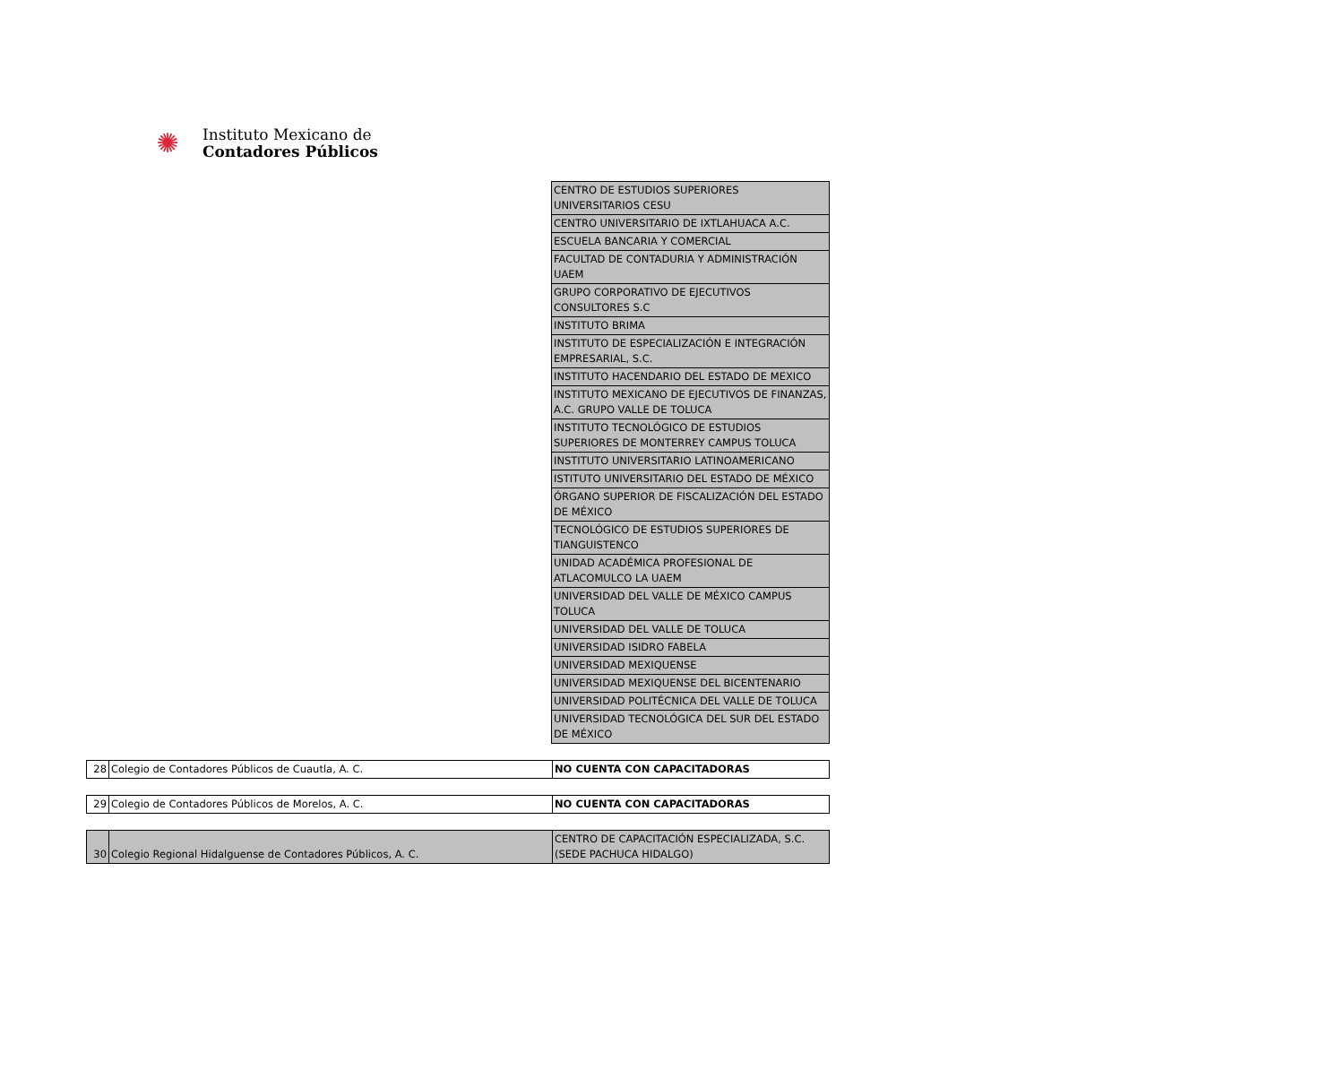✺
Instituto Mexicano de
Contadores Públicos
| CENTRO DE ESTUDIOS SUPERIORES UNIVERSITARIOS CESU |
| CENTRO UNIVERSITARIO DE IXTLAHUACA A.C. |
| ESCUELA BANCARIA Y COMERCIAL |
| FACULTAD DE CONTADURIA Y ADMINISTRACIÓN UAEM |
| GRUPO CORPORATIVO DE EJECUTIVOS CONSULTORES S.C |
| INSTITUTO BRIMA |
| INSTITUTO DE ESPECIALIZACIÓN E INTEGRACIÓN EMPRESARIAL, S.C. |
| INSTITUTO HACENDARIO DEL ESTADO DE MEXICO |
| INSTITUTO MEXICANO DE EJECUTIVOS DE FINANZAS, A.C. GRUPO VALLE DE TOLUCA |
| INSTITUTO TECNOLÓGICO DE ESTUDIOS SUPERIORES DE MONTERREY CAMPUS TOLUCA |
| INSTITUTO UNIVERSITARIO LATINOAMERICANO |
| ISTITUTO UNIVERSITARIO DEL ESTADO DE MÉXICO |
| ÓRGANO SUPERIOR DE FISCALIZACIÓN DEL ESTADO DE MÉXICO |
| TECNOLÓGICO DE ESTUDIOS SUPERIORES DE TIANGUISTENCO |
| UNIDAD ACADÉMICA PROFESIONAL DE ATLACOMULCO LA UAEM |
| UNIVERSIDAD DEL VALLE DE MÉXICO CAMPUS TOLUCA |
| UNIVERSIDAD DEL VALLE DE TOLUCA |
| UNIVERSIDAD ISIDRO FABELA |
| UNIVERSIDAD MEXIQUENSE |
| UNIVERSIDAD MEXIQUENSE DEL BICENTENARIO |
| UNIVERSIDAD POLITÉCNICA DEL VALLE DE TOLUCA |
| UNIVERSIDAD TECNOLÓGICA DEL SUR DEL ESTADO DE MÉXICO |
| 28 | Colegio de Contadores Públicos de Cuautla, A. C. | NO CUENTA CON CAPACITADORAS |
| 29 | Colegio de Contadores Públicos de Morelos, A. C. | NO CUENTA CON CAPACITADORAS |
| 30 | Colegio Regional Hidalguense de Contadores Públicos, A. C. | CENTRO DE CAPACITACIÓN ESPECIALIZADA, S.C. (SEDE PACHUCA HIDALGO) |